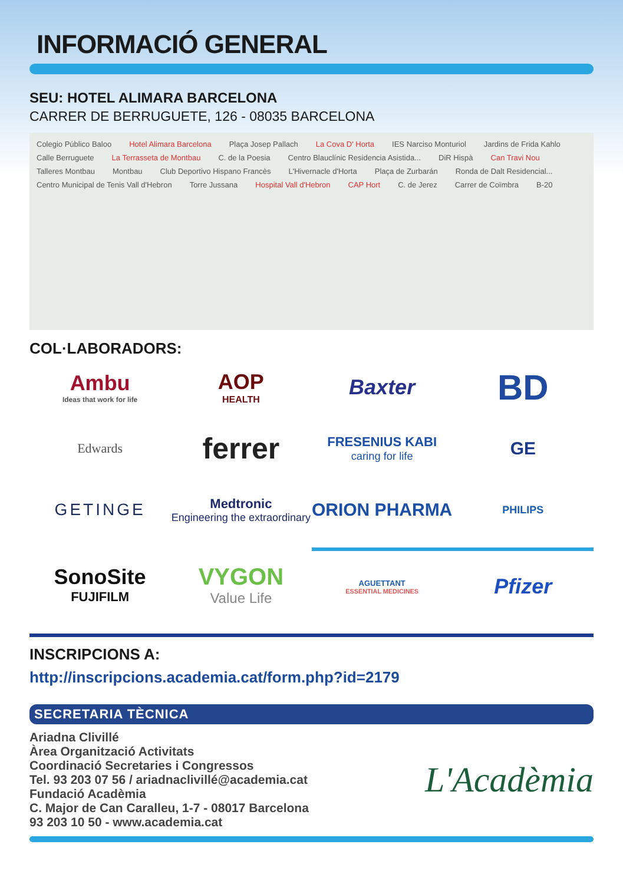INFORMACIÓ GENERAL
SEU: HOTEL ALIMARA BARCELONA
CARRER DE BERRUGUETE, 126 - 08035 BARCELONA
Colegio Público Baloo Hotel Alimara Barcelona Plaça Josep Pallach La Cova D' Horta IES Narciso Monturiol Jardins de Frida Kahlo Calle Berruguete La Terrasseta de Montbau C. de la Poesia Centro Blauclínic Residencia Asistida... DiR Hispà Can Travi Nou Talleres Montbau Montbau Club Deportivo Hispano Francès L'Hivernacle d'Horta Plaça de Zurbarán Ronda de Dalt Residencial... Centro Municipal de Tenis Vall d'Hebron Torre Jussana Hospital Vall d'Hebron CAP Hort C. de Jerez Carrer de Coïmbra B-20
COL·LABORADORS:
Ambu
Ideas that work for life
AOP
HEALTH
Baxter
BD
Edwards
ferrer
FRESENIUS KABI
caring for life
GE
GETINGE
Medtronic
Engineering the extraordinary
ORION PHARMA
PHILIPS
SonoSite
FUJIFILM
VYGON
Value Life
AGUETTANT
ESSENTIAL MEDICINES
Pfizer
INSCRIPCIONS A:
http://inscripcions.academia.cat/form.php?id=2179
SECRETARIA TÈCNICA
Ariadna Clivillé
Àrea Organització Activitats
Coordinació Secretaries i Congressos
Tel. 93 203 07 56 / ariadnaclivillé@academia.cat
Fundació Acadèmia
C. Major de Can Caralleu, 1-7 - 08017 Barcelona
93 203 10 50 - www.academia.cat
L'Acadèmia